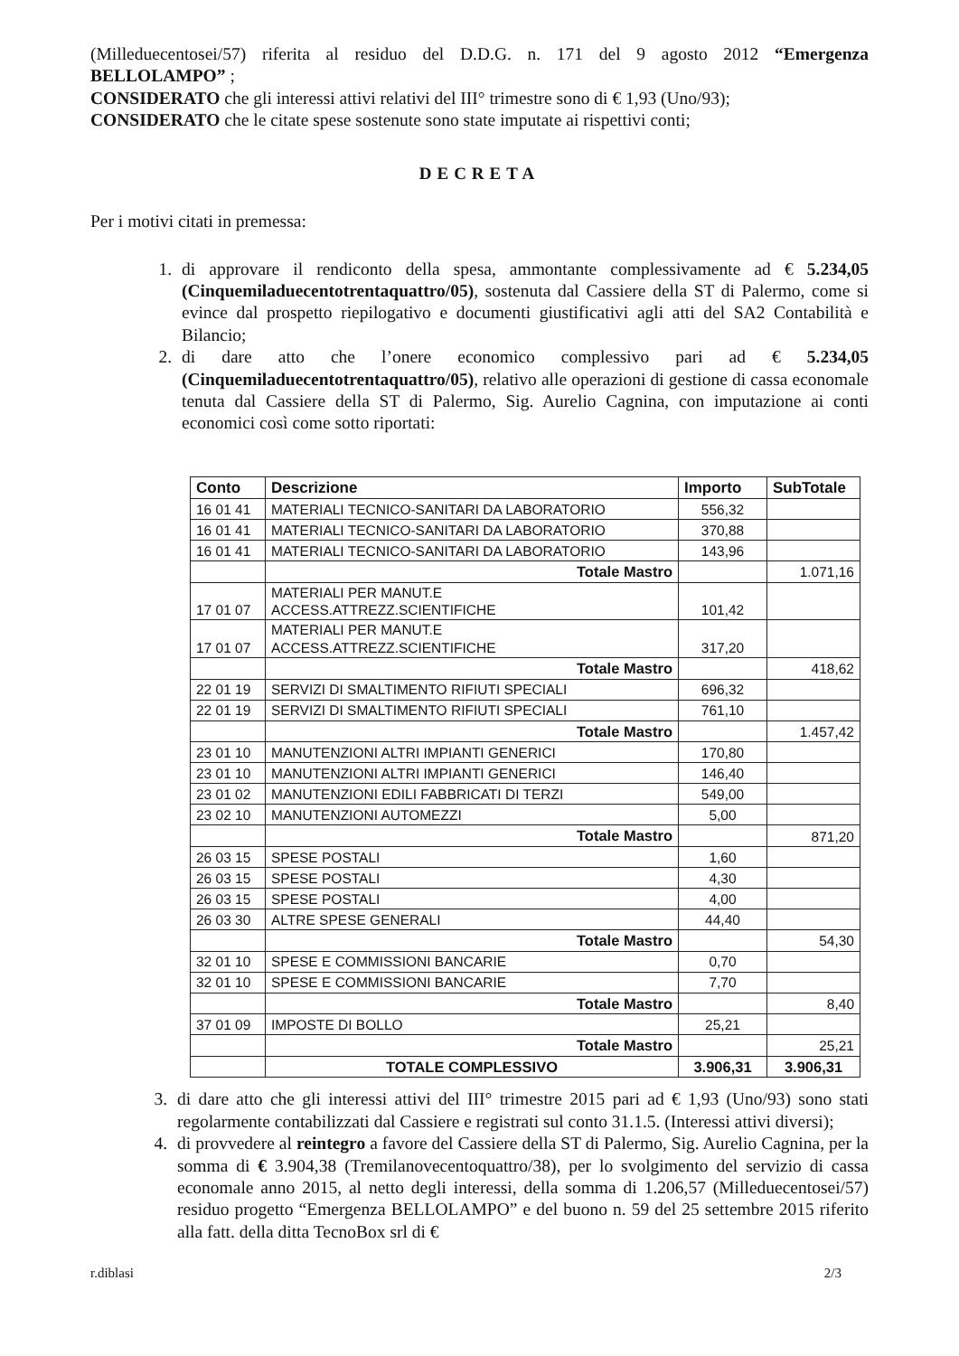(Milleduecentosei/57) riferita al residuo del D.D.G. n. 171 del 9 agosto 2012 “Emergenza BELLOLAMPO” ;
CONSIDERATO che gli interessi attivi relativi del III° trimestre sono di € 1,93 (Uno/93);
CONSIDERATO che le citate spese sostenute sono state imputate ai rispettivi conti;
DECRETA
Per i motivi citati in premessa:
1. di approvare il rendiconto della spesa, ammontante complessivamente ad € 5.234,05 (Cinquemiladuecentotrentaquattro/05), sostenuta dal Cassiere della ST di Palermo, come si evince dal prospetto riepilogativo e documenti giustificativi agli atti del SA2 Contabilità e Bilancio;
2. di dare atto che l’onere economico complessivo pari ad € 5.234,05 (Cinquemiladuecentotrentaquattro/05), relativo alle operazioni di gestione di cassa economale tenuta dal Cassiere della ST di Palermo, Sig. Aurelio Cagnina, con imputazione ai conti economici così come sotto riportati:
| Conto | Descrizione | Importo | SubTotale |
| --- | --- | --- | --- |
| 16 01 41 | MATERIALI TECNICO-SANITARI DA LABORATORIO | 556,32 | |
| 16 01 41 | MATERIALI TECNICO-SANITARI DA LABORATORIO | 370,88 | |
| 16 01 41 | MATERIALI TECNICO-SANITARI DA LABORATORIO | 143,96 | |
| | Totale Mastro | | 1.071,16 |
| 17 01 07 | MATERIALI PER MANUT.E ACCESS.ATTREZZ.SCIENTIFICHE | 101,42 | |
| 17 01 07 | MATERIALI PER MANUT.E ACCESS.ATTREZZ.SCIENTIFICHE | 317,20 | |
| | Totale Mastro | | 418,62 |
| 22 01 19 | SERVIZI DI SMALTIMENTO RIFIUTI SPECIALI | 696,32 | |
| 22 01 19 | SERVIZI DI SMALTIMENTO RIFIUTI SPECIALI | 761,10 | |
| | Totale Mastro | | 1.457,42 |
| 23 01 10 | MANUTENZIONI ALTRI IMPIANTI GENERICI | 170,80 | |
| 23 01 10 | MANUTENZIONI ALTRI IMPIANTI GENERICI | 146,40 | |
| 23 01 02 | MANUTENZIONI EDILI FABBRICATI DI TERZI | 549,00 | |
| 23 02 10 | MANUTENZIONI AUTOMEZZI | 5,00 | |
| | Totale Mastro | | 871,20 |
| 26 03 15 | SPESE POSTALI | 1,60 | |
| 26 03 15 | SPESE POSTALI | 4,30 | |
| 26 03 15 | SPESE POSTALI | 4,00 | |
| 26 03 30 | ALTRE SPESE GENERALI | 44,40 | |
| | Totale Mastro | | 54,30 |
| 32 01 10 | SPESE E COMMISSIONI BANCARIE | 0,70 | |
| 32 01 10 | SPESE E COMMISSIONI BANCARIE | 7,70 | |
| | Totale Mastro | | 8,40 |
| 37 01 09 | IMPOSTE DI BOLLO | 25,21 | |
| | Totale Mastro | | 25,21 |
| | TOTALE COMPLESSIVO | 3.906,31 | 3.906,31 |
3. di dare atto che gli interessi attivi del III° trimestre 2015 pari ad € 1,93 (Uno/93) sono stati regolarmente contabilizzati dal Cassiere e registrati sul conto 31.1.5. (Interessi attivi diversi);
4. di provvedere al reintegro a favore del Cassiere della ST di Palermo, Sig. Aurelio Cagnina, per la somma di € 3.904,38 (Tremilanovecentoquattro/38), per lo svolgimento del servizio di cassa economale anno 2015, al netto degli interessi, della somma di 1.206,57 (Milleduecentosei/57) residuo progetto “Emergenza BELLOLAMPO” e del buono n. 59 del 25 settembre 2015 riferito alla fatt. della ditta TecnoBox srl di €
r.diblasi 2/3